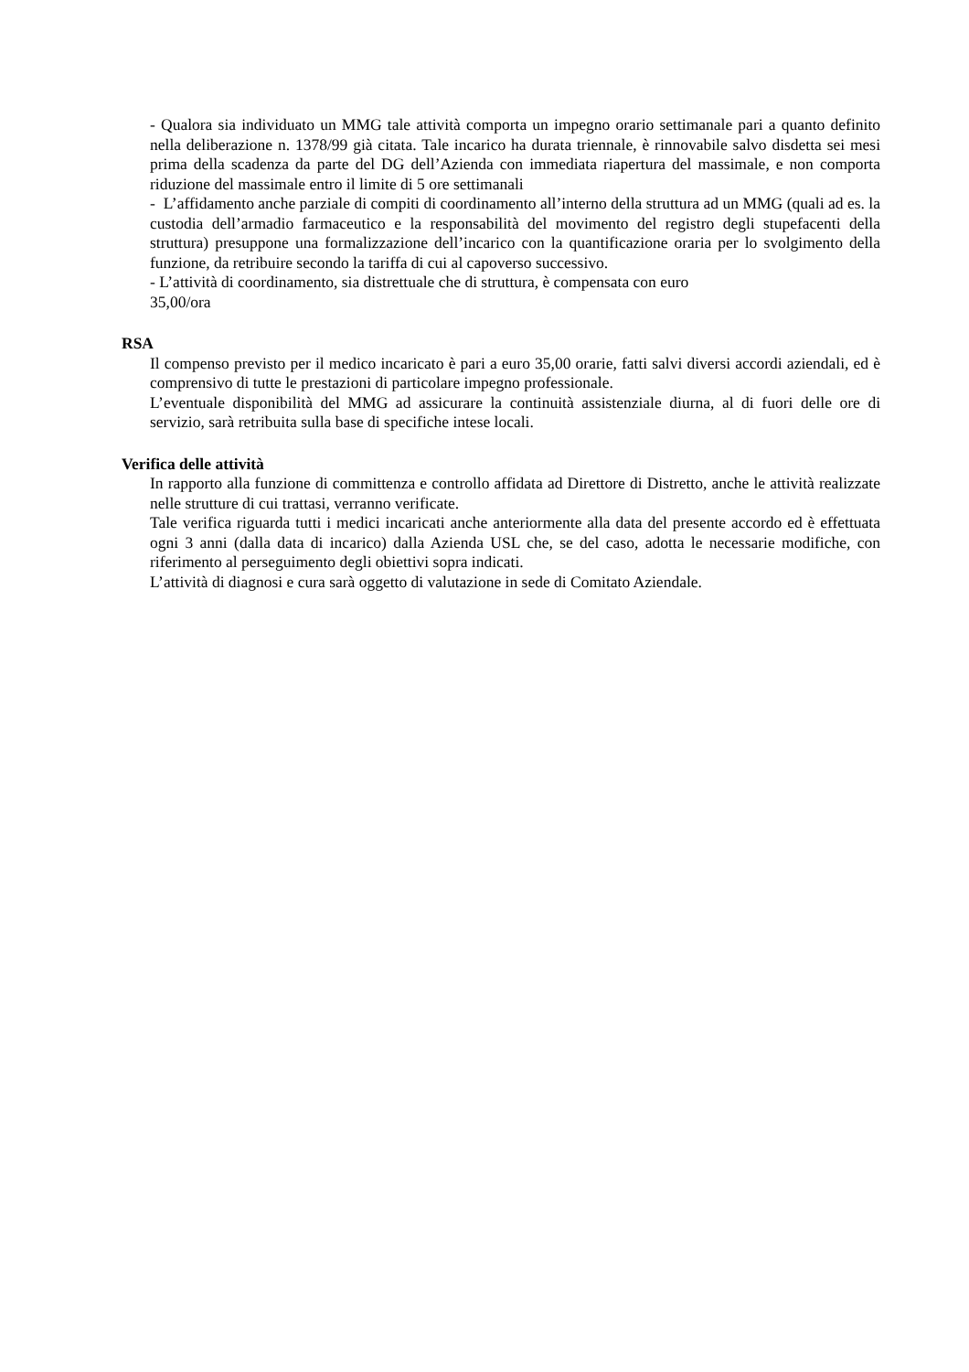- Qualora sia individuato un MMG tale attività comporta un impegno orario settimanale pari a quanto definito nella deliberazione n. 1378/99 già citata. Tale incarico ha durata triennale, è rinnovabile salvo disdetta sei mesi prima della scadenza da parte del DG dell’Azienda con immediata riapertura del massimale, e non comporta riduzione del massimale entro il limite di 5 ore settimanali
- L’affidamento anche parziale di compiti di coordinamento all’interno della struttura ad un MMG (quali ad es. la custodia dell’armadio farmaceutico e la responsabilità del movimento del registro degli stupefacenti della struttura) presuppone una formalizzazione dell’incarico con la quantificazione oraria per lo svolgimento della funzione, da retribuire secondo la tariffa di cui al capoverso successivo.
- L’attività di coordinamento, sia distrettuale che di struttura, è compensata con euro
35,00/ora
RSA
Il compenso previsto per il medico incaricato è pari a euro 35,00 orarie, fatti salvi diversi accordi aziendali, ed è comprensivo di tutte le prestazioni di particolare impegno professionale.
L’eventuale disponibilità del MMG ad assicurare la continuità assistenziale diurna, al di fuori delle ore di servizio, sarà retribuita sulla base di specifiche intese locali.
Verifica delle attività
In rapporto alla funzione di committenza e controllo affidata ad Direttore di Distretto, anche le attività realizzate nelle strutture di cui trattasi, verranno verificate.
Tale verifica riguarda tutti i medici incaricati anche anteriormente alla data del presente accordo ed è effettuata ogni 3 anni (dalla data di incarico) dalla Azienda USL che, se del caso, adotta le necessarie modifiche, con riferimento al perseguimento degli obiettivi sopra indicati.
L’attività di diagnosi e cura sarà oggetto di valutazione in sede di Comitato Aziendale.